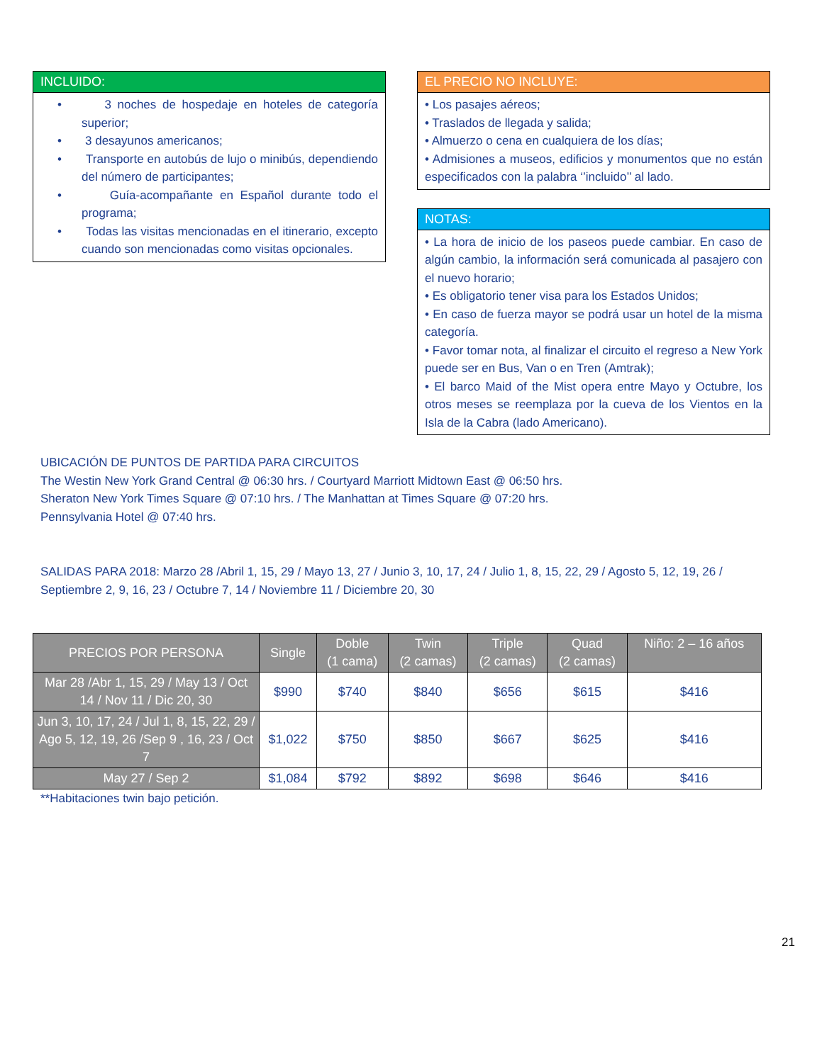INCLUIDO:
• 3 noches de hospedaje en hoteles de categoría superior;
• 3 desayunos americanos;
• Transporte en autobús de lujo o minibús, dependiendo del número de participantes;
• Guía-acompañante en Español durante todo el programa;
• Todas las visitas mencionadas en el itinerario, excepto cuando son mencionadas como visitas opcionales.
EL PRECIO NO INCLUYE:
• Los pasajes aéreos;
• Traslados de llegada y salida;
• Almuerzo o cena en cualquiera de los días;
• Admisiones a museos, edificios y monumentos que no están especificados con la palabra ‘’incluido’’ al lado.
NOTAS:
• La hora de inicio de los paseos puede cambiar. En caso de algún cambio, la información será comunicada al pasajero con el nuevo horario;
• Es obligatorio tener visa para los Estados Unidos;
• En caso de fuerza mayor se podrá usar un hotel de la misma categoría.
• Favor tomar nota, al finalizar el circuito el regreso a New York puede ser en Bus, Van o en Tren (Amtrak);
• El barco Maid of the Mist opera entre Mayo y Octubre, los otros meses se reemplaza por la cueva de los Vientos en la Isla de la Cabra (lado Americano).
UBICACIÓN DE PUNTOS DE PARTIDA PARA CIRCUITOS
The Westin New York Grand Central @ 06:30 hrs. / Courtyard Marriott Midtown East @ 06:50 hrs.
Sheraton New York Times Square @ 07:10 hrs. / The Manhattan at Times Square @ 07:20 hrs.
Pennsylvania Hotel @ 07:40 hrs.
SALIDAS PARA 2018: Marzo 28 /Abril 1, 15, 29 / Mayo 13, 27 / Junio 3, 10, 17, 24 / Julio 1, 8, 15, 22, 29 / Agosto 5, 12, 19, 26 / Septiembre 2, 9, 16, 23 / Octubre 7, 14 / Noviembre 11 / Diciembre 20, 30
| PRECIOS POR PERSONA | Single | Doble (1 cama) | Twin (2 camas) | Triple (2 camas) | Quad (2 camas) | Niño: 2 – 16 años |
| --- | --- | --- | --- | --- | --- | --- |
| Mar 28 /Abr 1, 15, 29 / May 13 / Oct 14 / Nov 11 / Dic 20, 30 | $990 | $740 | $840 | $656 | $615 | $416 |
| Jun 3, 10, 17, 24 / Jul 1, 8, 15, 22, 29 / Ago 5, 12, 19, 26 /Sep 9 , 16, 23 / Oct 7 | $1,022 | $750 | $850 | $667 | $625 | $416 |
| May 27 / Sep 2 | $1,084 | $792 | $892 | $698 | $646 | $416 |
**Habitaciones twin bajo petición.
21